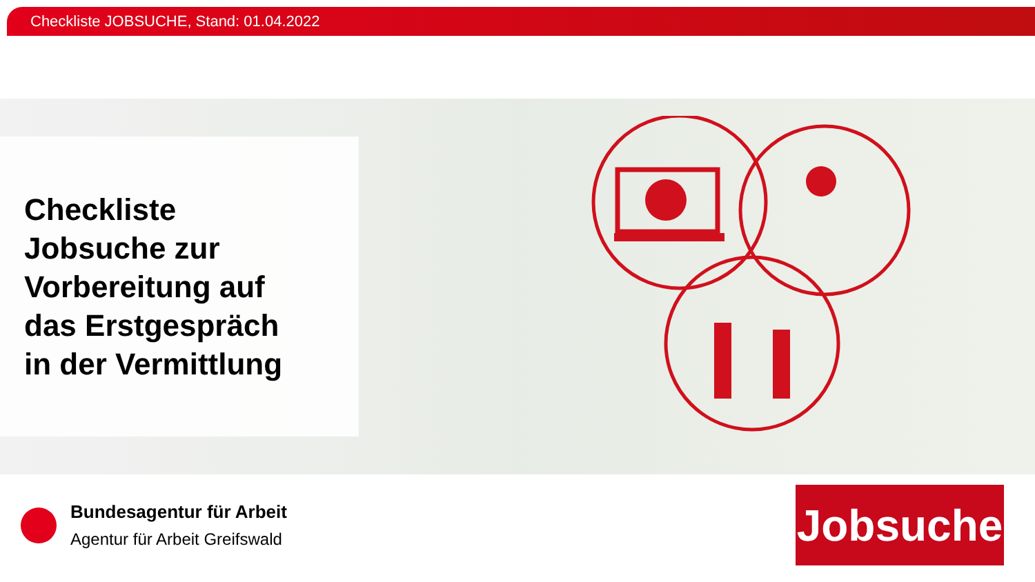Checkliste JOBSUCHE, Stand: 01.04.2022
Checkliste
Jobsuche zur
Vorbereitung auf
das Erstgespräch
in der Vermittlung
Bundesagentur für Arbeit
Agentur für Arbeit Greifswald
Jobsuche